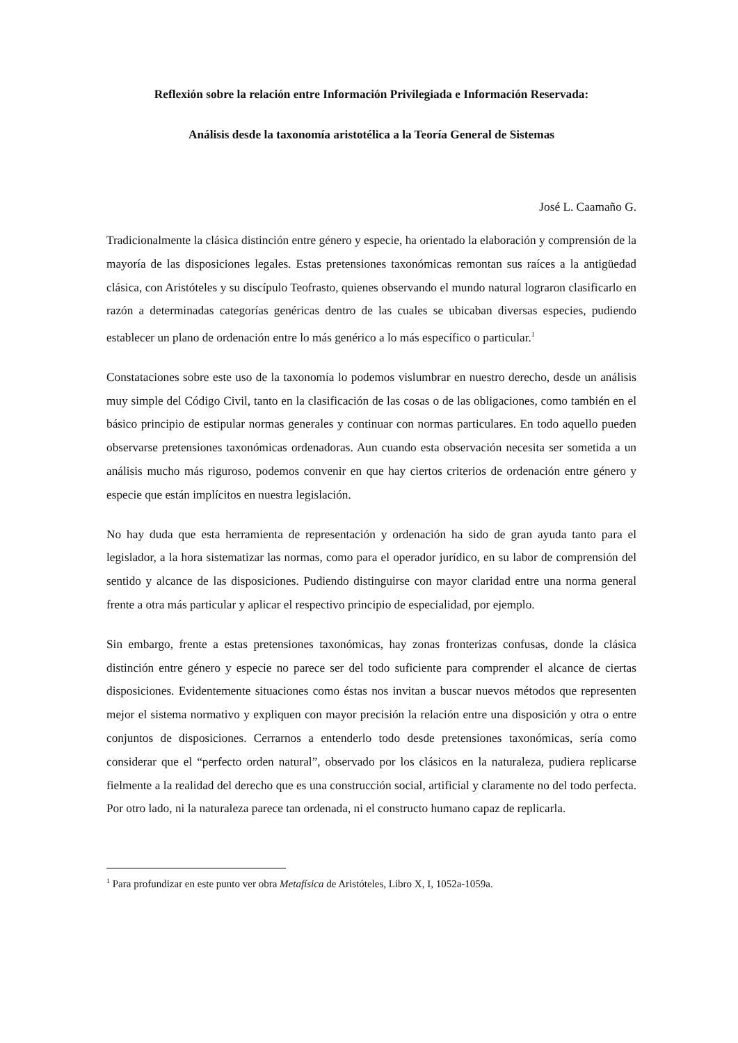Reflexión sobre la relación entre Información Privilegiada e Información Reservada:
Análisis desde la taxonomía aristotélica a la Teoría General de Sistemas
José L. Caamaño G.
Tradicionalmente la clásica distinción entre género y especie, ha orientado la elaboración y comprensión de la mayoría de las disposiciones legales. Estas pretensiones taxonómicas remontan sus raíces a la antigüedad clásica, con Aristóteles y su discípulo Teofrasto, quienes observando el mundo natural lograron clasificarlo en razón a determinadas categorías genéricas dentro de las cuales se ubicaban diversas especies, pudiendo establecer un plano de ordenación entre lo más genérico a lo más específico o particular.<sup>1</sup>
Constataciones sobre este uso de la taxonomía lo podemos vislumbrar en nuestro derecho, desde un análisis muy simple del Código Civil, tanto en la clasificación de las cosas o de las obligaciones, como también en el básico principio de estipular normas generales y continuar con normas particulares. En todo aquello pueden observarse pretensiones taxonómicas ordenadoras. Aun cuando esta observación necesita ser sometida a un análisis mucho más riguroso, podemos convenir en que hay ciertos criterios de ordenación entre género y especie que están implícitos en nuestra legislación.
No hay duda que esta herramienta de representación y ordenación ha sido de gran ayuda tanto para el legislador, a la hora sistematizar las normas, como para el operador jurídico, en su labor de comprensión del sentido y alcance de las disposiciones. Pudiendo distinguirse con mayor claridad entre una norma general frente a otra más particular y aplicar el respectivo principio de especialidad, por ejemplo.
Sin embargo, frente a estas pretensiones taxonómicas, hay zonas fronterizas confusas, donde la clásica distinción entre género y especie no parece ser del todo suficiente para comprender el alcance de ciertas disposiciones. Evidentemente situaciones como éstas nos invitan a buscar nuevos métodos que representen mejor el sistema normativo y expliquen con mayor precisión la relación entre una disposición y otra o entre conjuntos de disposiciones. Cerrarnos a entenderlo todo desde pretensiones taxonómicas, sería como considerar que el “perfecto orden natural”, observado por los clásicos en la naturaleza, pudiera replicarse fielmente a la realidad del derecho que es una construcción social, artificial y claramente no del todo perfecta. Por otro lado, ni la naturaleza parece tan ordenada, ni el constructo humano capaz de replicarla.
<sup>1</sup> Para profundizar en este punto ver obra Metafísica de Aristóteles, Libro X, I, 1052a-1059a.